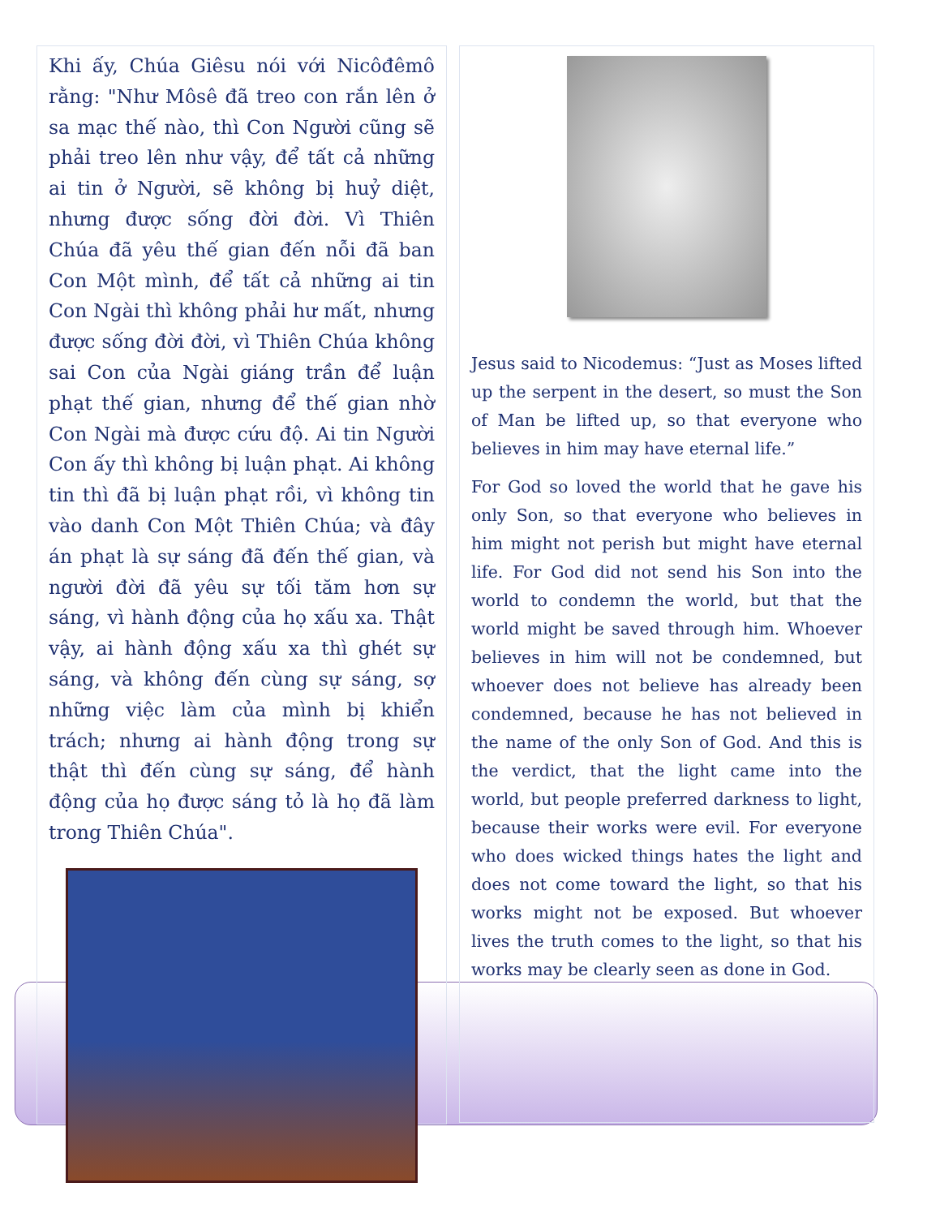Khi ấy, Chúa Giêsu nói với Nicôđêmô rằng: "Như Môsê đã treo con rắn lên ở sa mạc thế nào, thì Con Người cũng sẽ phải treo lên như vậy, để tất cả những ai tin ở Người, sẽ không bị huỷ diệt, nhưng được sống đời đời. Vì Thiên Chúa đã yêu thế gian đến nỗi đã ban Con Một mình, để tất cả những ai tin Con Ngài thì không phải hư mất, nhưng được sống đời đời, vì Thiên Chúa không sai Con của Ngài giáng trần để luận phạt thế gian, nhưng để thế gian nhờ Con Ngài mà được cứu độ. Ai tin Người Con ấy thì không bị luận phạt. Ai không tin thì đã bị luận phạt rồi, vì không tin vào danh Con Một Thiên Chúa; và đây án phạt là sự sáng đã đến thế gian, và người đời đã yêu sự tối tăm hơn sự sáng, vì hành động của họ xấu xa. Thật vậy, ai hành động xấu xa thì ghét sự sáng, và không đến cùng sự sáng, sợ những việc làm của mình bị khiển trách; nhưng ai hành động trong sự thật thì đến cùng sự sáng, để hành động của họ được sáng tỏ là họ đã làm trong Thiên Chúa".
Jesus said to Nicodemus: “Just as Moses lifted up the serpent in the desert, so must the Son of Man be lifted up, so that everyone who believes in him may have eternal life.”
For God so loved the world that he gave his only Son, so that everyone who believes in him might not perish but might have eternal life. For God did not send his Son into the world to condemn the world, but that the world might be saved through him. Whoever believes in him will not be condemned, but whoever does not believe has already been condemned, because he has not believed in the name of the only Son of God. And this is the verdict, that the light came into the world, but people preferred darkness to light, because their works were evil. For everyone who does wicked things hates the light and does not come toward the light, so that his works might not be exposed. But whoever lives the truth comes to the light, so that his works may be clearly seen as done in God.